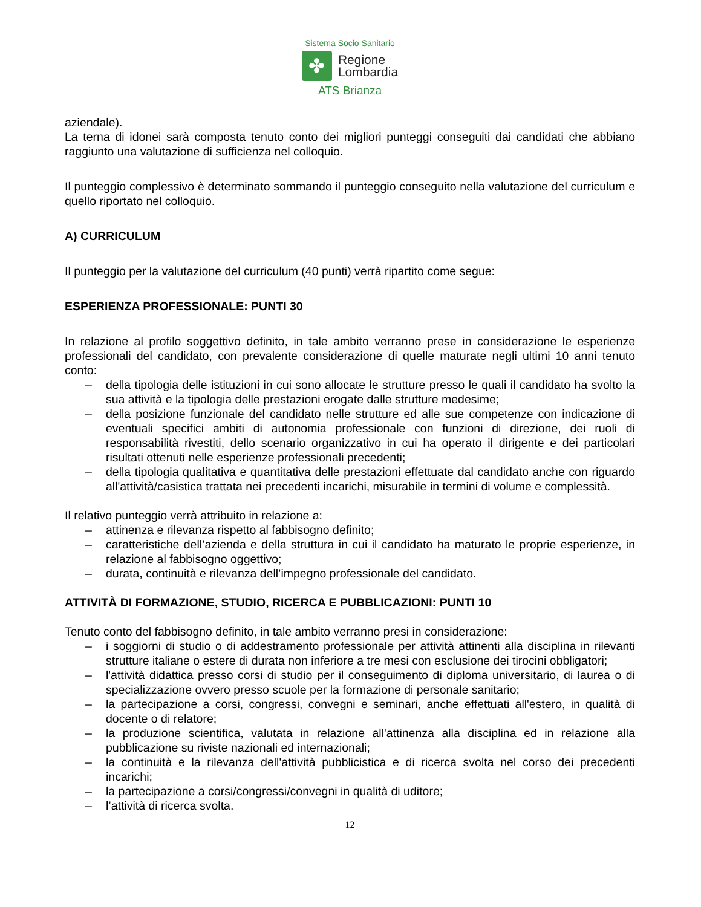Sistema Socio Sanitario
✤
Regione
Lombardia
ATS Brianza
aziendale).
La terna di idonei sarà composta tenuto conto dei migliori punteggi conseguiti dai candidati che abbiano raggiunto una valutazione di sufficienza nel colloquio.
Il punteggio complessivo è determinato sommando il punteggio conseguito nella valutazione del curriculum e quello riportato nel colloquio.
A) CURRICULUM
Il punteggio per la valutazione del curriculum (40 punti) verrà ripartito come segue:
ESPERIENZA PROFESSIONALE: PUNTI 30
In relazione al profilo soggettivo definito, in tale ambito verranno prese in considerazione le esperienze professionali del candidato, con prevalente considerazione di quelle maturate negli ultimi 10 anni tenuto conto:
– della tipologia delle istituzioni in cui sono allocate le strutture presso le quali il candidato ha svolto la sua attività e la tipologia delle prestazioni erogate dalle strutture medesime;
– della posizione funzionale del candidato nelle strutture ed alle sue competenze con indicazione di eventuali specifici ambiti di autonomia professionale con funzioni di direzione, dei ruoli di responsabilità rivestiti, dello scenario organizzativo in cui ha operato il dirigente e dei particolari risultati ottenuti nelle esperienze professionali precedenti;
– della tipologia qualitativa e quantitativa delle prestazioni effettuate dal candidato anche con riguardo all'attività/casistica trattata nei precedenti incarichi, misurabile in termini di volume e complessità.
Il relativo punteggio verrà attribuito in relazione a:
– attinenza e rilevanza rispetto al fabbisogno definito;
– caratteristiche dell’azienda e della struttura in cui il candidato ha maturato le proprie esperienze, in relazione al fabbisogno oggettivo;
– durata, continuità e rilevanza dell’impegno professionale del candidato.
ATTIVITÀ DI FORMAZIONE, STUDIO, RICERCA E PUBBLICAZIONI: PUNTI 10
Tenuto conto del fabbisogno definito, in tale ambito verranno presi in considerazione:
– i soggiorni di studio o di addestramento professionale per attività attinenti alla disciplina in rilevanti strutture italiane o estere di durata non inferiore a tre mesi con esclusione dei tirocini obbligatori;
– l'attività didattica presso corsi di studio per il conseguimento di diploma universitario, di laurea o di specializzazione ovvero presso scuole per la formazione di personale sanitario;
– la partecipazione a corsi, congressi, convegni e seminari, anche effettuati all'estero, in qualità di docente o di relatore;
– la produzione scientifica, valutata in relazione all'attinenza alla disciplina ed in relazione alla pubblicazione su riviste nazionali ed internazionali;
– la continuità e la rilevanza dell'attività pubblicistica e di ricerca svolta nel corso dei precedenti incarichi;
– la partecipazione a corsi/congressi/convegni in qualità di uditore;
– l’attività di ricerca svolta.
12